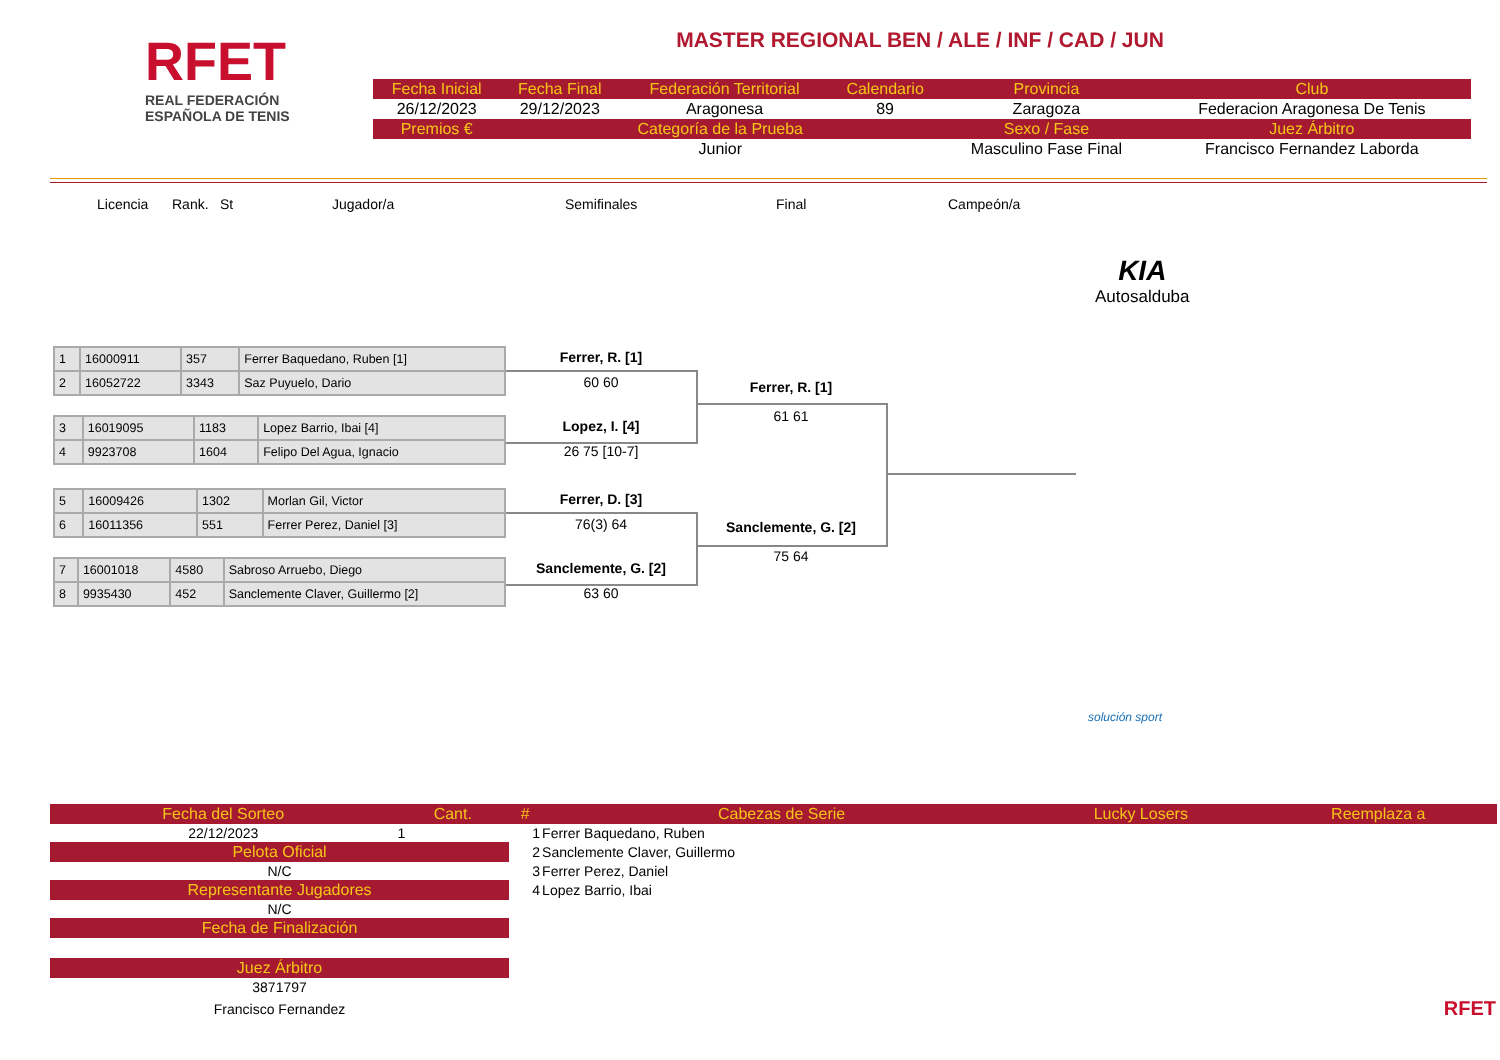RFET
REAL FEDERACIÓN
ESPAÑOLA DE TENIS
MASTER REGIONAL BEN / ALE / INF / CAD / JUN
| Fecha Inicial | Fecha Final | Federación Territorial | Calendario | Provincia | Club |
| --- | --- | --- | --- | --- | --- |
| 26/12/2023 | 29/12/2023 | Aragonesa | 89 | Zaragoza | Federacion Aragonesa De Tenis |
| Premios € | Categoría de la Prueba | | | Sexo / Fase | Juez Árbitro |
| | Junior | | | Masculino Fase Final | Francisco Fernandez Laborda |
Licencia Rank. St Jugador/a Semifinales Final Campeón/a
KIA
Autosalduba
| 1 | 16000911 | 357 | Ferrer Baquedano, Ruben [1] |
| 2 | 16052722 | 3343 | Saz Puyuelo, Dario |
| 3 | 16019095 | 1183 | Lopez Barrio, Ibai [4] |
| 4 | 9923708 | 1604 | Felipo Del Agua, Ignacio |
| 5 | 16009426 | 1302 | Morlan Gil, Victor |
| 6 | 16011356 | 551 | Ferrer Perez, Daniel [3] |
| 7 | 16001018 | 4580 | Sabroso Arruebo, Diego |
| 8 | 9935430 | 452 | Sanclemente Claver, Guillermo [2] |
Ferrer, R. [1]
60 60
Lopez, I. [4]
26 75 [10-7]
Ferrer, D. [3]
76(3) 64
Sanclemente, G. [2]
63 60
Ferrer, R. [1]
61 61
Sanclemente, G. [2]
75 64
solución sport
| Fecha del Sorteo | Cant. | # | Cabezas de Serie | Lucky Losers | Reemplaza a |
| --- | --- | --- | --- | --- | --- |
| 22/12/2023 | 1 | 1 | Ferrer Baquedano, Ruben | | |
| Pelota Oficial | | 2 | Sanclemente Claver, Guillermo | | |
| N/C | | 3 | Ferrer Perez, Daniel | | |
| Representante Jugadores | | 4 | Lopez Barrio, Ibai | | |
| N/C | | | | | |
| Fecha de Finalización | | | | | |
| Juez Árbitro | | | | | |
| 3871797 | | | | | |
| Francisco Fernandez | | | | | RFET |